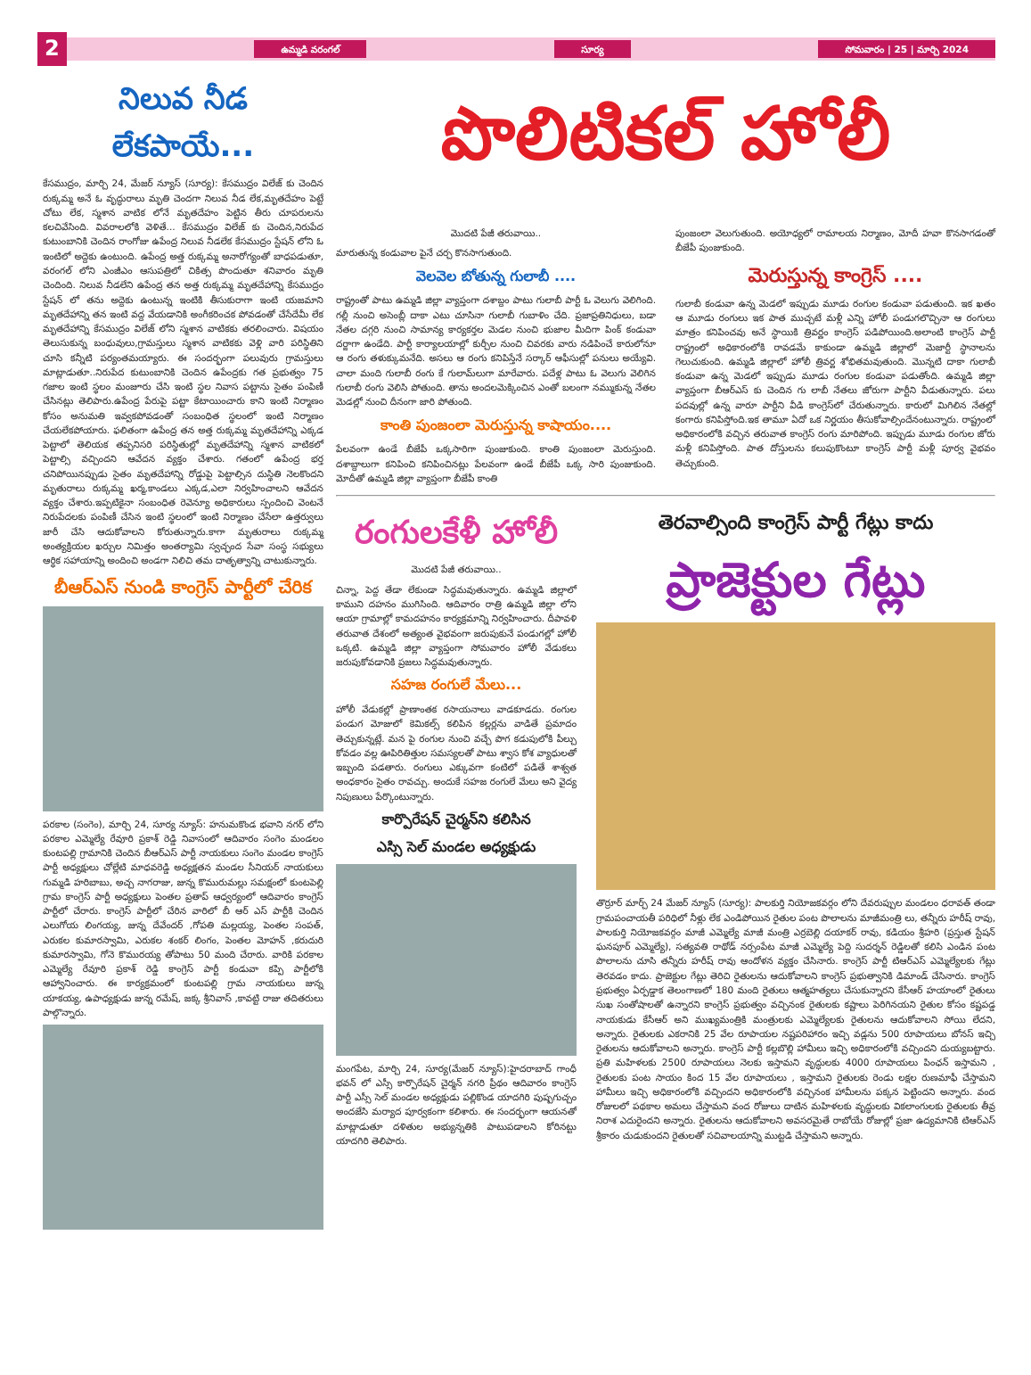2 ఉమ్మడి వరంగల్ సూర్య సోమవారం | 25 | మార్చి 2024
నిలువ నీడ లేకపాయే...
కేసముద్రం, మార్చి 24, మేజర్ న్యూస్ (సూర్య): కేసముద్రం విలేజ్ కు చెందిన రుక్కమ్మ అనే ఓ వృద్ధురాలు మృతి చెందగా నిలువ నీడ లేక,మృతదేహం పెట్టే చోటు లేక, స్మశాన వాటిక లోనే మృతదేహం పెట్టిన తీరు చూపరులను కలచివేసింది. వివరాలలోకి వెళితే... కేసముద్రం విలేజ్ కు చెందిన,నిరుపేద కుటుంబానికి చెందిన రాంగోజు ఉపేంద్ర నిలువ నీడలేక కేసముద్రం స్టేషన్ లోని ఓ ఇంటిలో అద్దెకు ఉంటుంది. ఉపేంద్ర అత్త రుక్కమ్మ అనారోగ్యంతో బాధపడుతూ, వరంగల్ లోని ఎంజీఎం ఆసుపత్రిలో చికిత్స పొందుతూ శనివారం మృతి చెందింది. నిలువ నీడలేని ఉపేంద్ర తన అత్త రుక్కమ్మ మృతదేహాన్ని కేసముద్రం స్టేషన్ లో తను అద్దెకు ఉంటున్న ఇంటికి తీసుకురాగా ఇంటి యజమాని మృతదేహాన్ని తన ఇంటి వద్ద వేయడానికి అంగీకరించక పోవడంతో చేసేదేమీ లేక మృతదేహాన్ని కేసముద్రం విలేజ్ లోని స్మశాన వాటికకు తరలించారు. విషయం తెలుసుకున్న బంధువులు,గ్రామస్తులు స్మశాన వాటికకు వెళ్లి వారి పరిస్థితిని చూసి కన్నీటి పర్యంతమయ్యారు. ఈ సందర్భంగా పలువురు గ్రామస్తులు మాట్లాడుతూ..నిరుపేద కుటుంబానికి చెందిన ఉపేంద్రకు గత ప్రభుత్వం 75 గజాల ఇంటి స్థలం మంజూరు చేసి ఇంటి స్థల నివాస పట్టాను సైతం పంపిణీ చేసినట్లు తెలిపారు.ఉపేంద్ర పేరుపై పట్టా కేటాయించారు కాని ఇంటి నిర్మాణం కోసం అనుమతి ఇవ్వకపోవడంతో సంబంధిత స్థలంలో ఇంటి నిర్మాణం చేయలేకపోయారు. ఫలితంగా ఉపేంద్ర తన అత్త రుక్కమ్మ మృతదేహాన్ని ఎక్కడ పెట్టాలో తెలియక తప్పనిసరి పరిస్థితుల్లో మృతదేహాన్ని స్మశాన వాటికలో పెట్టాల్సి వచ్చిందని ఆవేదన వ్యక్తం చేశారు. గతంలో ఉపేంద్ర భర్త చనిపోయినప్పుడు సైతం మృతదేహాన్ని రోడ్డుపై పెట్టాల్సిన దుస్థితి నెలకొందని మృతురాలు రుక్కమ్మ ఖర్మ,కాండలు ఎక్కడ,ఎలా నిర్వహించాలని ఆవేదన వ్యక్తం చేశారు.ఇప్పటికైనా సంబంధిత రెవెన్యూ అధికారులు స్పందించి వెంటనే నిరుపేదలకు పంపిణీ చేసిన ఇంటి స్థలంలో ఇంటి నిర్మాణం చేసేలా ఉత్తర్వులు జారీ చేసి ఆదుకోవాలని కోరుతున్నారు.కాగా మృతురాలు రుక్కమ్మ అంత్యక్రియల ఖర్చుల నిమిత్తం అంతర్యామి స్వచ్ఛంద సేవా సంస్థ సభ్యులు ఆర్థిక సహాయాన్ని అందించి అండగా నిలిచి తమ దాతృత్వాన్ని చాటుకున్నారు.
బీఆర్ఎస్ నుండి కాంగ్రెస్ పార్టీలో చేరిక
పరకాల (సంగెం), మార్చి 24, సూర్య న్యూస్: హనుమకొండ భవాని నగర్ లోని పరకాల ఎమ్మెల్యే రేవూరి ప్రకాశ్ రెడ్డి నివాసంలో ఆదివారం సంగెం మండలం కుంటపల్లి గ్రామానికి చెందిన బీఆర్ఎస్ పార్టీ నాయకులు సంగెం మండల కాంగ్రెస్ పార్టీ అధ్యక్షులు చోల్లేటి మాధవరెడ్డి అధ్యక్షతన మండల సీనియర్ నాయకులు గుమ్మడి హరిబాబు, అచ్చ నాగరాజు, జున్న కొమురుమల్లు సమక్షంలో కుంటపెల్లి గ్రామ కాంగ్రెస్ పార్టీ అధ్యక్షులు పెంతల ప్రతాప్ ఆధ్వర్యంలో ఆదివారం కాంగ్రెస్ పార్టీలో చేరారు. కాంగ్రెస్ పార్టీలో చేరిన వారిలో బీ ఆర్ ఎస్ పార్టీకి చెందిన ఎలుగోయ లింగయ్య, జున్న దేవేందర్ ,గోపతి మల్లయ్య, పెంతల సంపత్, ఎరుకల కుమారస్వామి, ఎరుకల శంకర్ లింగం, పెంతల మోహన్ ,కరుదురి కుమారస్వామి, గోనె కొమురయ్య తోపాటు 50 మంది చేరారు. వారికి పరకాల ఎమ్మెల్యే రేవూరి ప్రకాశ్ రెడ్డి కాంగ్రెస్ పార్టీ కండువా కప్పి పార్టీలోకి ఆహ్వానించారు. ఈ కార్యక్రమంలో కుంటపల్లి గ్రామ నాయకులు జున్న యాకయ్య, ఉపాధ్యక్షుడు జున్న రమేష్, జక్క శ్రీనివాస్ ,కావట్టి రాజు తదితరులు పాల్గొన్నారు.
పొలిటికల్ హోలీ
మొదటి పేజీ తరువాయి..
మారుతున్న కండువాల పైనే చర్చ కొనసాగుతుంది.
వెలవెల బోతున్న గులాబీ ....
రాష్ట్రంతో పాటు ఉమ్మడి జిల్లా వ్యాప్తంగా దశాబ్దం పాటు గులాబీ పార్టీ ఓ వెలుగు వెలిగింది. గల్లీ నుంచి అసెంబ్లీ దాకా ఎటు చూసినా గులాబీ గుబాళిం చేది. ప్రజాప్రతినిధులు, బడా నేతల దగ్గరి నుంచి సామాన్య కార్యకర్తల మెడల నుంచి భుజాల మీదిగా పింక్ కండువా దర్జాగా ఉండేది. పార్టీ కార్యాలయాల్లో కుర్చీల నుంచి చివరకు వారు నడిపించే కారులోనూ ఆ రంగు తళుక్కుమనేది. అసలు ఆ రంగు కనిపిస్తేనే సర్కార్ ఆఫీసుల్లో పనులు అయ్యేవి. చాలా మంది గులాబీ రంగు కే గులామ్‌లుగా మారేవారు. పదేళ్ల పాటు ఓ వెలుగు వెలిగిన గులాబీ రంగు వెలిసి పోతుంది. తాను అందలమెక్కించిన ఎంతో బలంగా నమ్ముకున్న నేతల మెడల్లో నుంచి దీనంగా జారి పోతుంది.
కాంతి పుంజంలా మెరుస్తున్న కాషాయం....
పేలవంగా ఉండే బీజేపీ ఒక్కసారిగా పుంజుకుంది. కాంతి పుంజంలా మెరుస్తుంది. దశాబ్దాలుగా కనిపించి కనిపించినట్లు పేలవంగా ఉండే బీజేపీ ఒక్క సారి పుంజుకుంది. మోదీతో ఉమ్మడి జిల్లా వ్యాప్తంగా బీజేపీ కాంతి
పుంజంలా వెలుగుతుంది. అయోధ్యలో రామాలయ నిర్మాణం, మోదీ హవా కొనసాగడంతో బీజేపీ పుంజుకుంది.
మెరుస్తున్న కాంగ్రెస్ ....
గులాబీ కండువా ఉన్న మెడలో ఇప్పుడు మూడు రంగుల కండువా పడుతుంది. ఇక ఖతం ఆ మూడు రంగులు ఇక పాత ముచ్చటే మళ్లీ ఎన్ని హోలీ పండుగలొచ్చినా ఆ రంగులు మాత్రం కనిపించవు అనే స్థాయికి త్రివర్ణం కాంగ్రెస్ పడిపోయింది.అలాంటి కాంగ్రెస్ పార్టీ రాష్ట్రంలో అధికారంలోకి రావడమే కాకుండా ఉమ్మడి జిల్లాలో మెజార్టీ స్థానాలను గెలుచుకుంది. ఉమ్మడి జిల్లాలో హోలీ త్రివర్ణ శోభితమవుతుంది. మొన్నటి దాకా గులాబీ కండువా ఉన్న మెడలో ఇప్పుడు మూడు రంగుల కండువా పడుతోంది. ఉమ్మడి జిల్లా వ్యాప్తంగా బీఆర్ఎస్ కు చెందిన గు లాబీ నేతలు జోరుగా పార్టీని వీడుతున్నారు. పలు పదవుల్లో ఉన్న వారూ పార్టీని వీడి కాంగ్రెస్‌లో చేరుతున్నారు. కారులో మిగిలిన నేతల్లో కంగారు కనిపిస్తోంది.ఇక తామూ ఏదో ఒక నిర్ణయం తీసుకోవాల్సిందేనంటున్నారు. రాష్ట్రంలో అధికారంలోకి వచ్చిన తరువాత కాంగ్రెస్ రంగు మారిపోంది. ఇప్పుడు మూడు రంగుల జోరు మళ్లీ కనిపిస్తోంది. పాత దోస్తులను కలుపుకొంటూ కాంగ్రెస్ పార్టీ మళ్లీ పూర్వ వైభవం తెచ్చుకుంది.
రంగులకేళీ హోలీ
మొదటి పేజీ తరువాయి..
చిన్నా, పెద్ద తేడా లేకుండా సిద్ధమవుతున్నారు. ఉమ్మడి జిల్లాలో కాముని దహనం ముగిసింది. ఆదివారం రాత్రి ఉమ్మడి జిల్లా లోని ఆయా గ్రామాల్లో కామదహనం కార్యక్రమాన్ని నిర్వహించారు. దీపావళి తరువాత దేశంలో అత్యంత వైభవంగా జరుపుకునే పండుగల్లో హోలీ ఒక్కటి. ఉమ్మడి జిల్లా వ్యాప్తంగా సోమవారం హోలీ వేడుకలు జరుపుకోవడానికి ప్రజలు సిద్ధమవుతున్నారు.
సహజ రంగులే మేలు...
హోలీ వేడుకల్లో ప్రాణాంతక రసాయనాలు వాడకూడదు. రంగుల పండుగ మోజులో కెమికల్స్ కలిపిన కల్లర్లను వాడితే ప్రమాదం తెచ్చుకున్నట్లే. మన పై రంగుల నుంచి వచ్చే పొగ కడుపులోకి పీల్చు కోవడం వల్ల ఊపిరితిత్తుల సమస్యలతో పాటు శ్వాస కోశ వ్యాధులతో ఇబ్బంది పడతారు. రంగులు ఎక్కువగా కంటిలో పడితే శాశ్వత అంధకారం సైతం రావచ్చు. అందుకే సహజ రంగులే మేలు అని వైద్య నిపుణులు పేర్కొంటున్నారు.
కార్పొరేషన్ చైర్మన్‌ని కలిసిన
ఎస్సి సెల్ మండల అధ్యక్షుడు
మంగపేట, మార్చి 24, సూర్య(మేజర్ న్యూస్):హైదరాబాద్ గాంధీ భవన్ లో ఎస్సీ కార్పొరేషన్ చైర్మన్ నగరి ప్రీథం ఆదివారం కాంగ్రెస్ పార్టీ ఎస్సీ సెల్ మండల అధ్యక్షుడు పల్లికొండ యాదగిరి పుష్పగుచ్చం అందజేసి మర్యాద పూర్వకంగా కలిశారు. ఈ సందర్భంగా ఆయనతో మాట్లాడుతూ దళితుల అభ్యున్నతికి పాటుపడాలని కోరినట్టు యాదగిరి తెలిపారు.
తెరవాల్సింది కాంగ్రెస్ పార్టీ గేట్లు కాదు
ప్రాజెక్టుల గేట్లు
తొర్రూర్ మార్చ్ 24 మేజర్ న్యూస్ (సూర్య): పాలకుర్తి నియోజకవర్గం లోని దేవరుప్పుల మండలం ధరావత్ తండా గ్రామపంచాయతీ పరిధిలో నీళ్లు లేక ఎండిపోయిన రైతుల పంట పొలాలను మాజీమంత్రి లు, తన్నీరు హరీష్ రావు, పాలకుర్తి నియోజకవర్గం మాజీ ఎమ్మెల్యే మాజీ మంత్రి ఎర్రబెల్లి దయాకర్ రావు, కడియం శ్రీహరి (ప్రస్తుత స్టేషన్ ఘనపూర్ ఎమ్మెల్యే), సత్యవతి రాథోడ్ నర్సంపేట మాజీ ఎమ్మెల్యే పెద్ది సుదర్శన్ రెడ్డిలతో కలిసి ఎండిన పంట పొలాలను చూసి తన్నీరు హరీష్ రావు ఆందోళన వ్యక్తం చేసినారు. కాంగ్రెస్ పార్టీ టిఆర్ఎస్ ఎమ్మెల్యేలకు గేట్లు తెరవడం కాదు. ప్రాజెక్టుల గేట్లు తెరిచి రైతులను ఆదుకోవాలని కాంగ్రెస్ ప్రభుత్వానికి డిమాండ్ చేసినారు. కాంగ్రెస్ ప్రభుత్వం ఏర్పడ్డాక తెలంగాణలో 180 మంది రైతులు ఆత్మహత్యలు చేసుకున్నారని కేసీఆర్ హయాంలో రైతులు సుఖ సంతోషాలతో ఉన్నారని కాంగ్రెస్ ప్రభుత్వం వచ్చినంక రైతులకు కష్టాలు పెరిగినయని రైతుల కోసం కష్టపడ్డ నాయకుడు కేసీఆర్ అని ముఖ్యమంత్రికి మంత్రులకు ఎమ్మెల్యేలకు రైతులను ఆదుకోవాలని సోయి లేదని, అన్నారు. రైతులకు ఎకరానికి 25 వేల రూపాయల నష్టపరిహారం ఇచ్చి వడ్లను 500 రూపాయలు బోనస్ ఇచ్చి రైతులను ఆదుకోవాలని అన్నారు. కాంగ్రెస్ పార్టీ కల్లబొల్లి హామీలు ఇచ్చి అధికారంలోకి వచ్చిందని దుయ్యబట్టారు. ప్రతి మహిళలకు 2500 రూపాయలు నెలకు ఇస్తామని వృద్ధులకు 4000 రూపాయలు పింఛన్ ఇస్తామని , రైతులకు పంట సాయం కింద 15 వేల రూపాయలు , ఇస్తామని రైతులకు రెండు లక్షల రుణమాఫీ చేస్తామని హామీలు ఇచ్చి అధికారంలోకి వచ్చిందని అధికారంలోకి వచ్చినంక హామీలను పక్కన పెట్టిందని అన్నారు. వంద రోజులలో పథకాల అమలు చేస్తామని వంద రోజులు దాటిన మహిళలకు వృద్ధులకు వికలాంగులకు రైతులకు తీవ్ర నిరాశ ఎదురైందని అన్నారు. రైతులను ఆదుకోవాలని అవసరమైతే రాబోయే రోజుల్లో ప్రజా ఉద్యమానికి టిఆర్ఎస్ శ్రీకారం చుడుకుందని రైతులతో సచివాలయాన్ని ముట్టడి చేస్తామని అన్నారు.